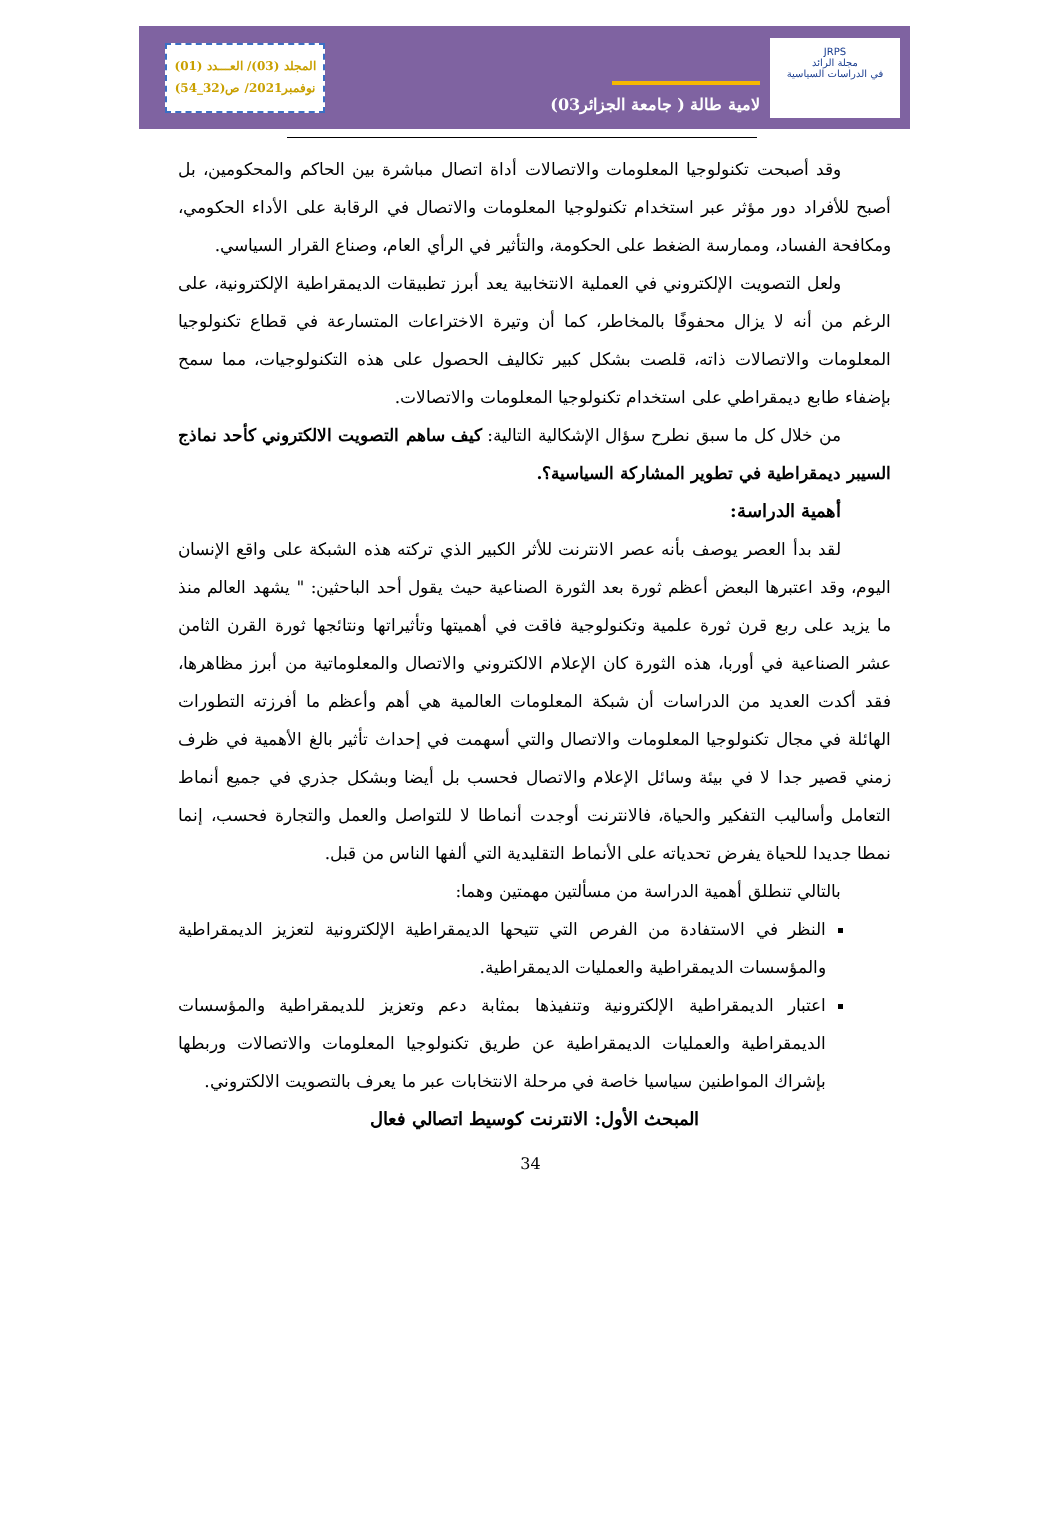JRPS
مجلة الرائد
في الدراسات السياسية
لامية طالة ( جامعة الجزائر03)
المجلد (03)/ العـــدد (01)
نوفمبر2021/ ص(32_54)
وقد أصبحت تكنولوجيا المعلومات والاتصالات أداة اتصال مباشرة بين الحاكم والمحكومين، بل أصبح للأفراد دور مؤثر عبر استخدام تكنولوجيا المعلومات والاتصال في الرقابة على الأداء الحكومي، ومكافحة الفساد، وممارسة الضغط على الحكومة، والتأثير في الرأي العام، وصناع القرار السياسي.
ولعل التصويت الإلكتروني في العملية الانتخابية يعد أبرز تطبيقات الديمقراطية الإلكترونية، على الرغم من أنه لا يزال محفوفًا بالمخاطر، كما أن وتيرة الاختراعات المتسارعة في قطاع تكنولوجيا المعلومات والاتصالات ذاته، قلصت بشكل كبير تكاليف الحصول على هذه التكنولوجيات، مما سمح بإضفاء طابع ديمقراطي على استخدام تكنولوجيا المعلومات والاتصالات.
من خلال كل ما سبق نطرح سؤال الإشكالية التالية: كيف ساهم التصويت الالكتروني كأحد نماذج السيبر ديمقراطية في تطوير المشاركة السياسية؟.
أهمية الدراسة:
لقد بدأ العصر يوصف بأنه عصر الانترنت للأثر الكبير الذي تركته هذه الشبكة على واقع الإنسان اليوم، وقد اعتبرها البعض أعظم ثورة بعد الثورة الصناعية حيث يقول أحد الباحثين: " يشهد العالم منذ ما يزيد على ربع قرن ثورة علمية وتكنولوجية فاقت في أهميتها وتأثيراتها ونتائجها ثورة القرن الثامن عشر الصناعية في أوربا، هذه الثورة كان الإعلام الالكتروني والاتصال والمعلوماتية من أبرز مظاهرها، فقد أكدت العديد من الدراسات أن شبكة المعلومات العالمية هي أهم وأعظم ما أفرزته التطورات الهائلة في مجال تكنولوجيا المعلومات والاتصال والتي أسهمت في إحداث تأثير بالغ الأهمية في ظرف زمني قصير جدا لا في بيئة وسائل الإعلام والاتصال فحسب بل أيضا وبشكل جذري في جميع أنماط التعامل وأساليب التفكير والحياة، فالانترنت أوجدت أنماطا لا للتواصل والعمل والتجارة فحسب، إنما نمطا جديدا للحياة يفرض تحدياته على الأنماط التقليدية التي ألفها الناس من قبل.
بالتالي تنطلق أهمية الدراسة من مسألتين مهمتين وهما:
النظر في الاستفادة من الفرص التي تتيحها الديمقراطية الإلكترونية لتعزيز الديمقراطية والمؤسسات الديمقراطية والعمليات الديمقراطية.
اعتبار الديمقراطية الإلكترونية وتنفيذها بمثابة دعم وتعزيز للديمقراطية والمؤسسات الديمقراطية والعمليات الديمقراطية عن طريق تكنولوجيا المعلومات والاتصالات وربطها بإشراك المواطنين سياسيا خاصة في مرحلة الانتخابات عبر ما يعرف بالتصويت الالكتروني.
المبحث الأول: الانترنت كوسيط اتصالي فعال
34